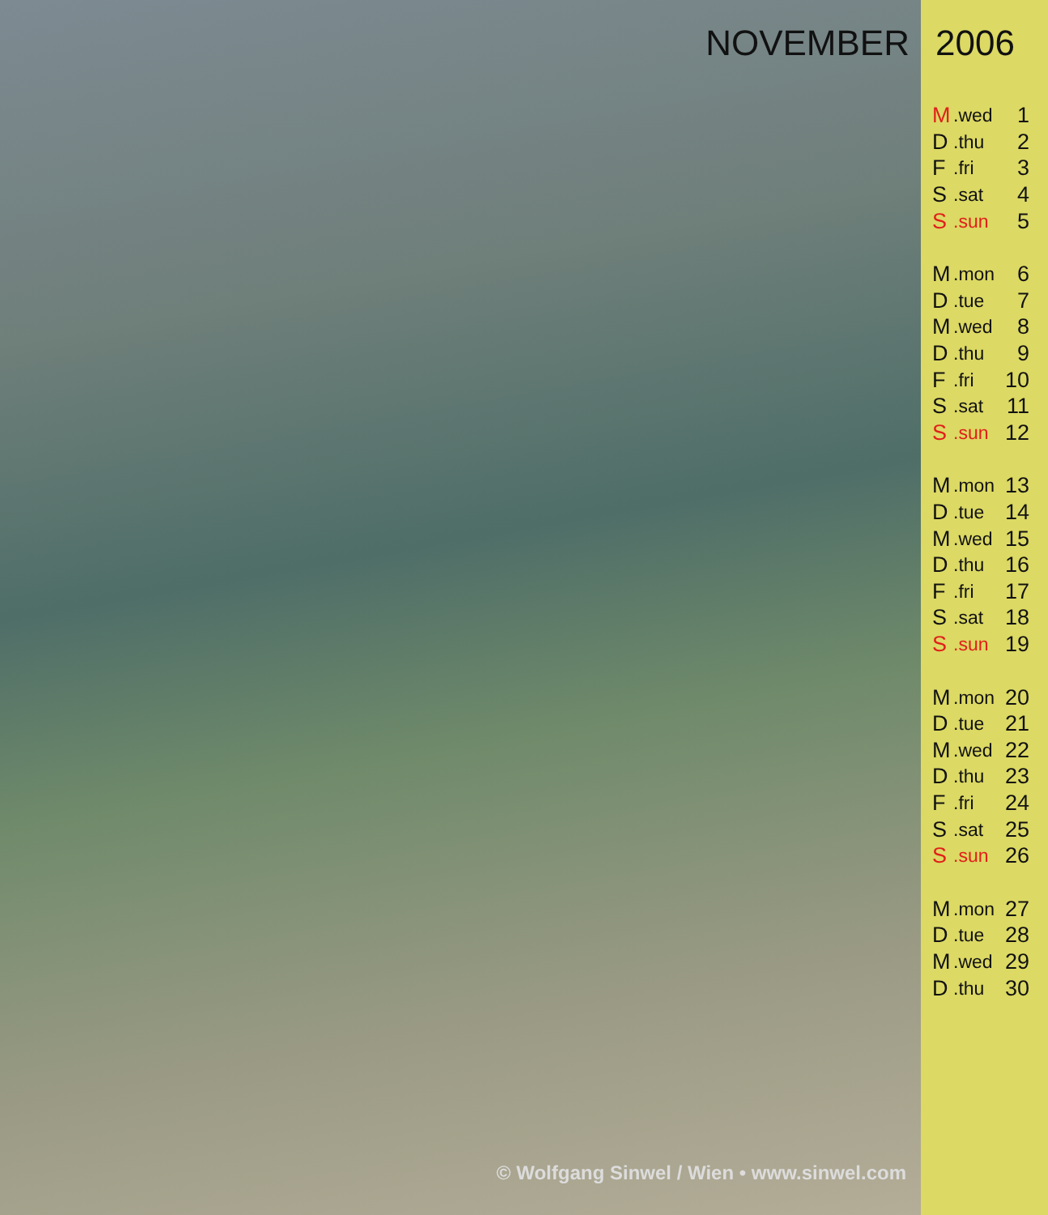NOVEMBER
© Wolfgang Sinwel / Wien • www.sinwel.com
2006
| M | .wed | 1 |
| D | .thu | 2 |
| F | .fri | 3 |
| S | .sat | 4 |
| S | .sun | 5 |
| M | .mon | 6 |
| D | .tue | 7 |
| M | .wed | 8 |
| D | .thu | 9 |
| F | .fri | 10 |
| S | .sat | 11 |
| S | .sun | 12 |
| M | .mon | 13 |
| D | .tue | 14 |
| M | .wed | 15 |
| D | .thu | 16 |
| F | .fri | 17 |
| S | .sat | 18 |
| S | .sun | 19 |
| M | .mon | 20 |
| D | .tue | 21 |
| M | .wed | 22 |
| D | .thu | 23 |
| F | .fri | 24 |
| S | .sat | 25 |
| S | .sun | 26 |
| M | .mon | 27 |
| D | .tue | 28 |
| M | .wed | 29 |
| D | .thu | 30 |